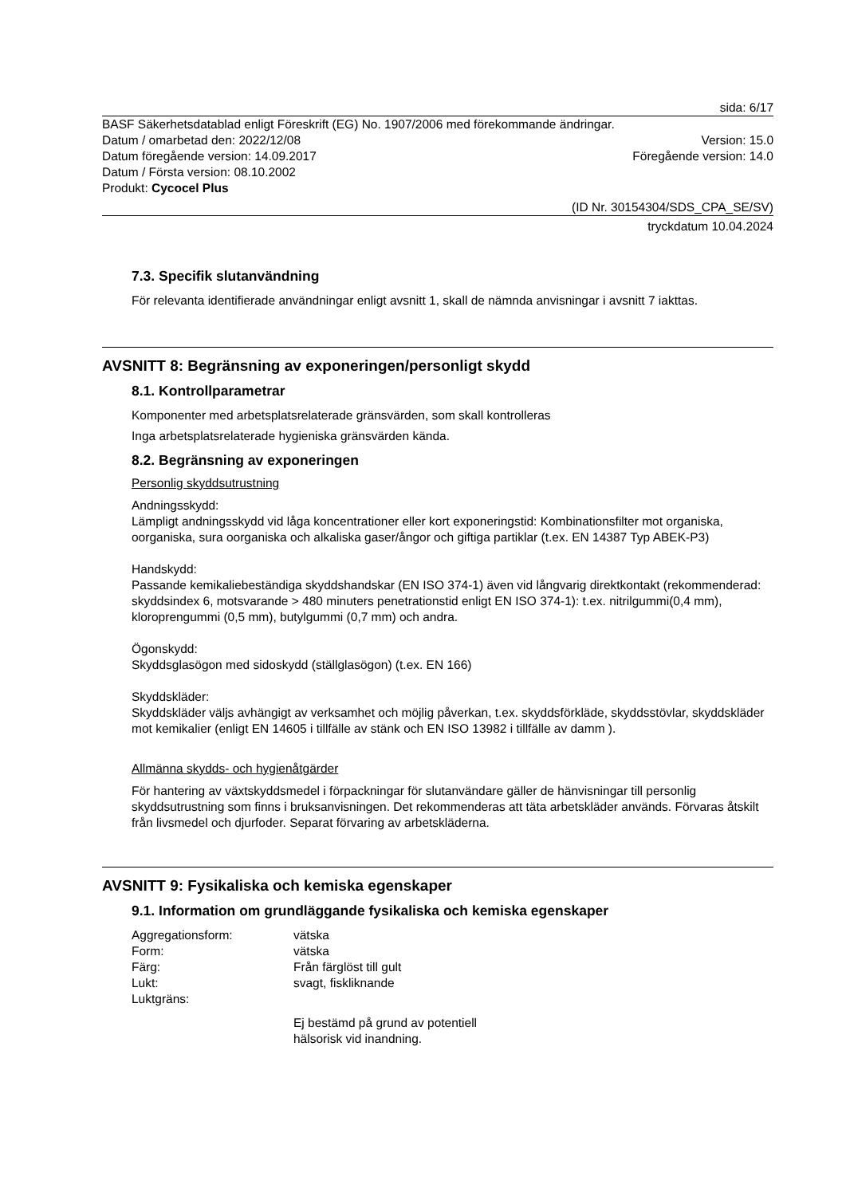sida: 6/17
BASF Säkerhetsdatablad enligt Föreskrift (EG) No. 1907/2006 med förekommande ändringar.
Datum / omarbetad den: 2022/12/08 Version: 15.0
Datum föregående version: 14.09.2017 Föregående version: 14.0
Datum / Första version: 08.10.2002
Produkt: Cycocel Plus
(ID Nr. 30154304/SDS_CPA_SE/SV)
tryckdatum 10.04.2024
7.3. Specifik slutanvändning
För relevanta identifierade användningar enligt avsnitt 1, skall de nämnda anvisningar i avsnitt 7 iakttas.
AVSNITT 8: Begränsning av exponeringen/personligt skydd
8.1. Kontrollparametrar
Komponenter med arbetsplatsrelaterade gränsvärden, som skall kontrolleras
Inga arbetsplatsrelaterade hygieniska gränsvärden kända.
8.2. Begränsning av exponeringen
Personlig skyddsutrustning
Andningsskydd:
Lämpligt andningsskydd vid låga koncentrationer eller kort exponeringstid: Kombinationsfilter mot organiska, oorganiska, sura oorganiska och alkaliska gaser/ångor och giftiga partiklar (t.ex. EN 14387 Typ ABEK-P3)
Handskydd:
Passande kemikaliebeständiga skyddshandskar (EN ISO 374-1) även vid långvarig direktkontakt (rekommenderad: skyddsindex 6, motsvarande > 480 minuters penetrationstid enligt EN ISO 374-1): t.ex. nitrilgummi(0,4 mm), kloroprengummi (0,5 mm), butylgummi (0,7 mm) och andra.
Ögonskydd:
Skyddsglasögon med sidoskydd (ställglasögon) (t.ex. EN 166)
Skyddskläder:
Skyddskläder väljs avhängigt av verksamhet och möjlig påverkan, t.ex. skyddsförkläde, skyddsstövlar, skyddskläder mot kemikalier (enligt EN 14605 i tillfälle av stänk och EN ISO 13982 i tillfälle av damm ).
Allmänna skydds- och hygienåtgärder
För hantering av växtskyddsmedel i förpackningar för slutanvändare gäller de hänvisningar till personlig skyddsutrustning som finns i bruksanvisningen. Det rekommenderas att täta arbetskläder används. Förvaras åtskilt från livsmedel och djurfoder. Separat förvaring av arbetskläderna.
AVSNITT 9: Fysikaliska och kemiska egenskaper
9.1. Information om grundläggande fysikaliska och kemiska egenskaper
Aggregationsform: vätska
Form: vätska
Färg: Från färglöst till gult
Lukt: svagt, fiskliknande
Luktgräns:
Ej bestämd på grund av potentiell
hälsorisk vid inandning.